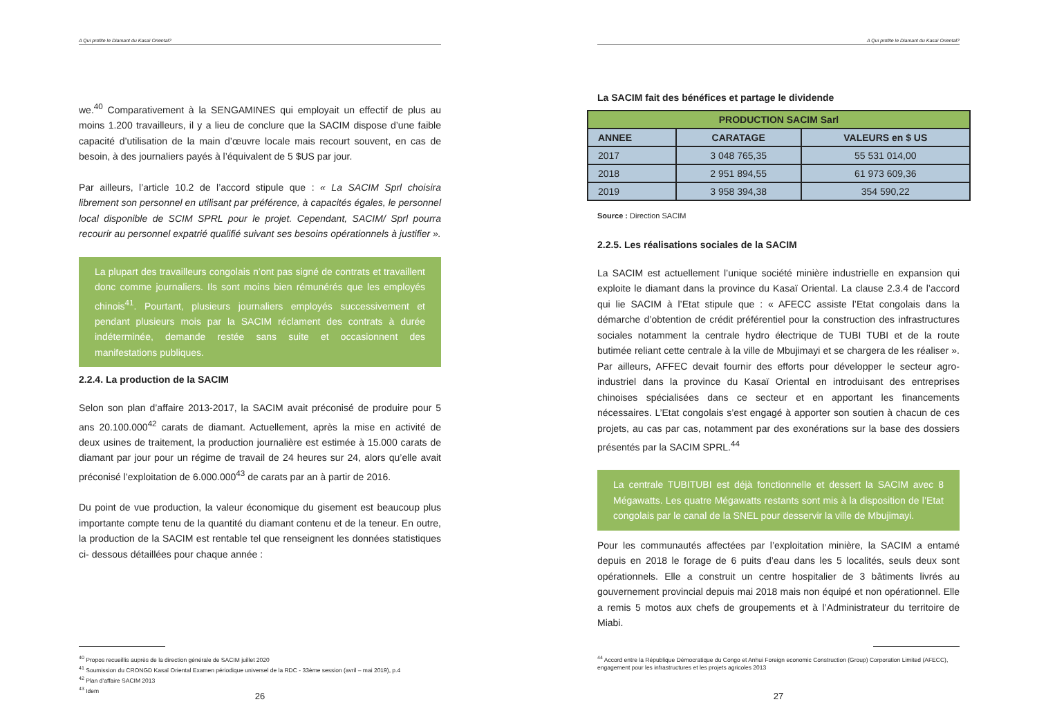A Qui profite le Diamant du Kasaï Oriental?
we.<sup>40</sup> Comparativement à la SENGAMINES qui employait un effectif de plus au moins 1.200 travailleurs, il y a lieu de conclure que la SACIM dispose d’une faible capacité d’utilisation de la main d’œuvre locale mais recourt souvent, en cas de besoin, à des journaliers payés à l’équivalent de 5 $US par jour.
Par ailleurs, l’article 10.2 de l’accord stipule que : « La SACIM Sprl choisira librement son personnel en utilisant par préférence, à capacités égales, le personnel local disponible de SCIM SPRL pour le projet. Cependant, SACIM/ Sprl pourra recourir au personnel expatrié qualifié suivant ses besoins opérationnels à justifier ».
La plupart des travailleurs congolais n’ont pas signé de contrats et travaillent donc comme journaliers. Ils sont moins bien rémunérés que les employés chinois<sup>41</sup>. Pourtant, plusieurs journaliers employés successivement et pendant plusieurs mois par la SACIM réclament des contrats à durée indéterminée, demande restée sans suite et occasionnent des manifestations publiques.
2.2.4. La production de la SACIM
Selon son plan d’affaire 2013-2017, la SACIM avait préconisé de produire pour 5 ans 20.100.000<sup>42</sup> carats de diamant. Actuellement, après la mise en activité de deux usines de traitement, la production journalière est estimée à 15.000 carats de diamant par jour pour un régime de travail de 24 heures sur 24, alors qu’elle avait préconisé l’exploitation de 6.000.000<sup>43</sup> de carats par an à partir de 2016.
Du point de vue production, la valeur économique du gisement est beaucoup plus importante compte tenu de la quantité du diamant contenu et de la teneur. En outre, la production de la SACIM est rentable tel que renseignent les données statistiques ci- dessous détaillées pour chaque année :
<sup>40</sup> Propos recueillis auprès de la direction générale de SACIM juillet 2020
<sup>41</sup> Soumission du CRONGD Kasaï Oriental Examen périodique universel de la RDC - 33ème session (avril – mai 2019), p.4
<sup>42</sup> Plan d’affaire SACIM 2013
<sup>43</sup> Idem
26
A Qui profite le Diamant du Kasaï Oriental?
La SACIM fait des bénéfices et partage le dividende
| PRODUCTION SACIM Sarl | | |
| --- | --- | --- |
| ANNEE | CARATAGE | VALEURS en $ US |
| 2017 | 3 048 765,35 | 55 531 014,00 |
| 2018 | 2 951 894,55 | 61 973 609,36 |
| 2019 | 3 958 394,38 | 354 590,22 |
Source : Direction SACIM
2.2.5. Les réalisations sociales de la SACIM
La SACIM est actuellement l’unique société minière industrielle en expansion qui exploite le diamant dans la province du Kasaï Oriental. La clause 2.3.4 de l’accord qui lie SACIM à l’Etat stipule que : « AFECC assiste l’Etat congolais dans la démarche d’obtention de crédit préférentiel pour la construction des infrastructures sociales notamment la centrale hydro électrique de TUBI TUBI et de la route butimée reliant cette centrale à la ville de Mbujimayi et se chargera de les réaliser ». Par ailleurs, AFFEC devait fournir des efforts pour développer le secteur agro-industriel dans la province du Kasaï Oriental en introduisant des entreprises chinoises spécialisées dans ce secteur et en apportant les financements nécessaires. L’Etat congolais s’est engagé à apporter son soutien à chacun de ces projets, au cas par cas, notamment par des exonérations sur la base des dossiers présentés par la SACIM SPRL.<sup>44</sup>
La centrale TUBITUBI est déjà fonctionnelle et dessert la SACIM avec 8 Mégawatts. Les quatre Mégawatts restants sont mis à la disposition de l’Etat congolais par le canal de la SNEL pour desservir la ville de Mbujimayi.
Pour les communautés affectées par l’exploitation minière, la SACIM a entamé depuis en 2018 le forage de 6 puits d’eau dans les 5 localités, seuls deux sont opérationnels. Elle a construit un centre hospitalier de 3 bâtiments livrés au gouvernement provincial depuis mai 2018 mais non équipé et non opérationnel. Elle a remis 5 motos aux chefs de groupements et à l’Administrateur du territoire de Miabi.
<sup>44</sup> Accord entre la République Démocratique du Congo et Anhui Foreign economic Construction (Group) Corporation Limited (AFECC), engagement pour les infrastructures et les projets agricoles 2013
27